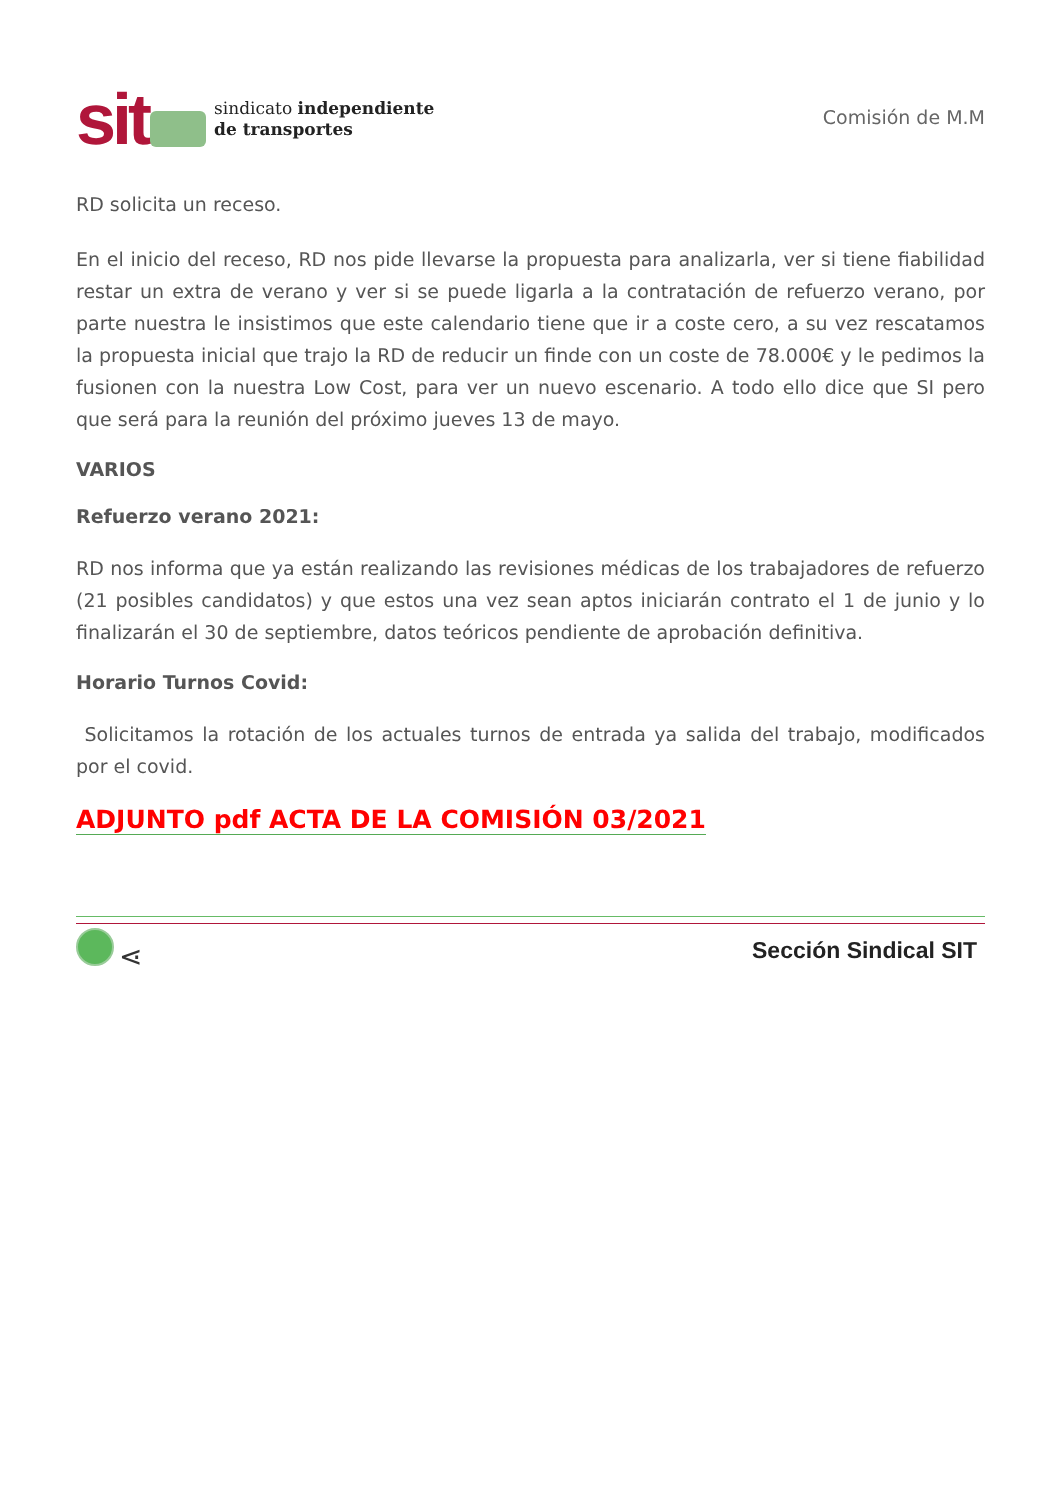sit
sindicato independiente
de transportes
Comisión de M.M
RD solicita un receso.
En el inicio del receso, RD nos pide llevarse la propuesta para analizarla, ver si tiene fiabilidad restar un extra de verano y ver si se puede ligarla a la contratación de refuerzo verano, por parte nuestra le insistimos que este calendario tiene que ir a coste cero, a su vez rescatamos la propuesta inicial que trajo la RD de reducir un finde con un coste de 78.000€ y le pedimos la fusionen con la nuestra Low Cost, para ver un nuevo escenario. A todo ello dice que SI pero que será para la reunión del próximo jueves 13 de mayo.
VARIOS
Refuerzo verano 2021:
RD nos informa que ya están realizando las revisiones médicas de los trabajadores de refuerzo (21 posibles candidatos) y que estos una vez sean aptos iniciarán contrato el 1 de junio y lo finalizarán el 30 de septiembre, datos teóricos pendiente de aprobación definitiva.
Horario Turnos Covid:
Solicitamos la rotación de los actuales turnos de entrada ya salida del trabajo, modificados por el covid.
ADJUNTO pdf ACTA DE LA COMISIÓN 03/2021
⋖
Sección Sindical SIT